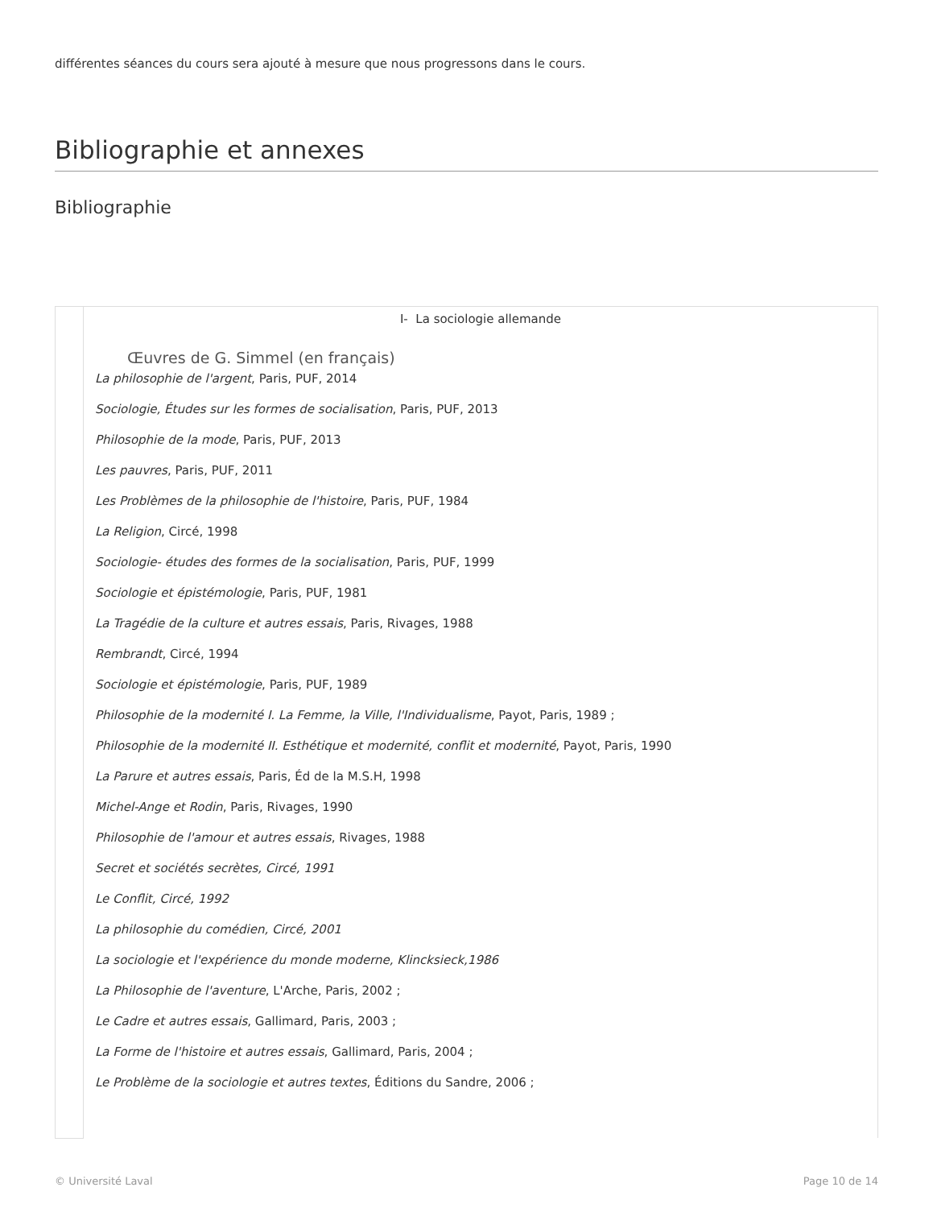différentes séances du cours sera ajouté à mesure que nous progressons dans le cours.
Bibliographie et annexes
Bibliographie
| | I- La sociologie allemande Œuvres de G. Simmel (en français) La philosophie de l'argent , Paris, PUF, 2014 Sociologie, Études sur les formes de socialisation , Paris, PUF, 2013 Philosophie de la mode , Paris, PUF, 2013 Les pauvres , Paris, PUF, 2011 Les Problèmes de la philosophie de l'histoire , Paris, PUF, 1984 La Religion , Circé, 1998 Sociologie- études des formes de la socialisation , Paris, PUF, 1999 Sociologie et épistémologie , Paris, PUF, 1981 La Tragédie de la culture et autres essais , Paris, Rivages, 1988 Rembrandt , Circé, 1994 Sociologie et épistémologie , Paris, PUF, 1989 Philosophie de la modernité I. La Femme, la Ville, l'Individualisme , Payot, Paris, 1989 ; Philosophie de la modernité II. Esthétique et modernité, conflit et modernité , Payot, Paris, 1990 La Parure et autres essais , Paris, Éd de la M.S.H, 1998 Michel-Ange et Rodin , Paris, Rivages, 1990 Philosophie de l'amour et autres essais , Rivages, 1988 Secret et sociétés secrètes, Circé, 1991 Le Conflit, Circé, 1992 La philosophie du comédien, Circé, 2001 La sociologie et l'expérience du monde moderne, Klincksieck,1986 La Philosophie de l'aventure , L'Arche, Paris, 2002 ; Le Cadre et autres essais , Gallimard, Paris, 2003 ; La Forme de l'histoire et autres essais , Gallimard, Paris, 2004 ; Le Problème de la sociologie et autres textes , Éditions du Sandre, 2006 ; |
© Université Laval Page 10 de 14